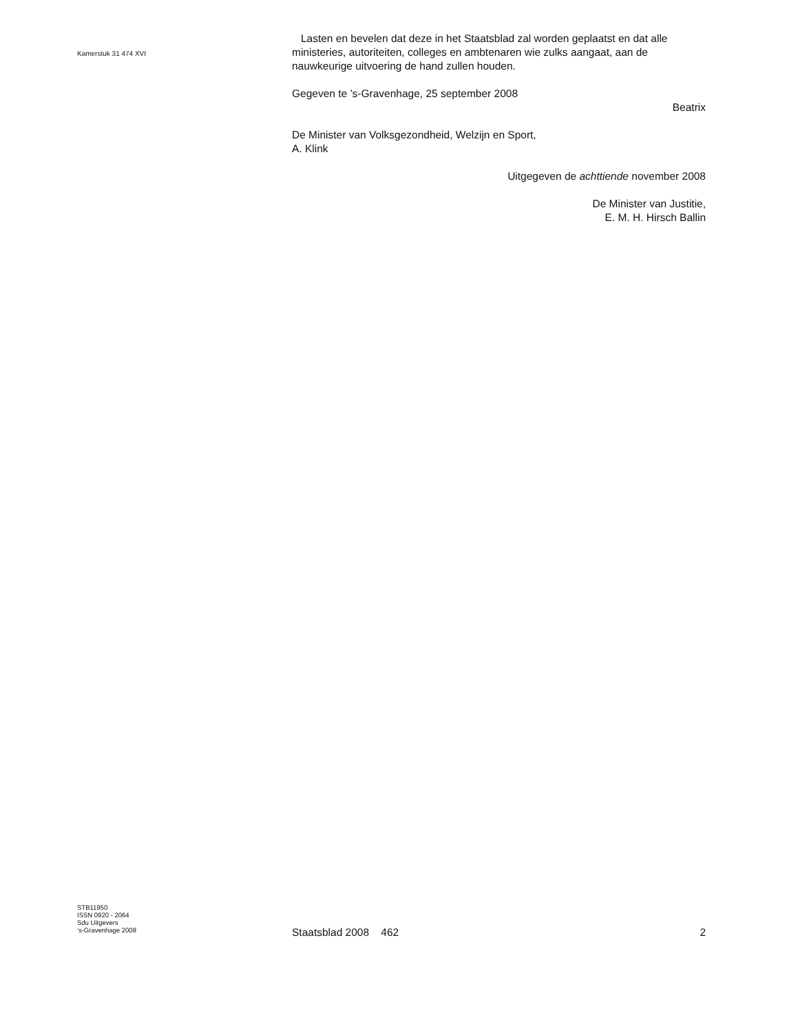Kamerstuk 31 474 XVI
Lasten en bevelen dat deze in het Staatsblad zal worden geplaatst en dat alle ministeries, autoriteiten, colleges en ambtenaren wie zulks aangaat, aan de nauwkeurige uitvoering de hand zullen houden.
Gegeven te ’s-Gravenhage, 25 september 2008
Beatrix
De Minister van Volksgezondheid, Welzijn en Sport,
A. Klink
Uitgegeven de achttiende november 2008
De Minister van Justitie,
E. M. H. Hirsch Ballin
STB11950
ISSN 0920 - 2064
Sdu Uitgevers
’s-Gravenhage 2008
Staatsblad 2008 462 2